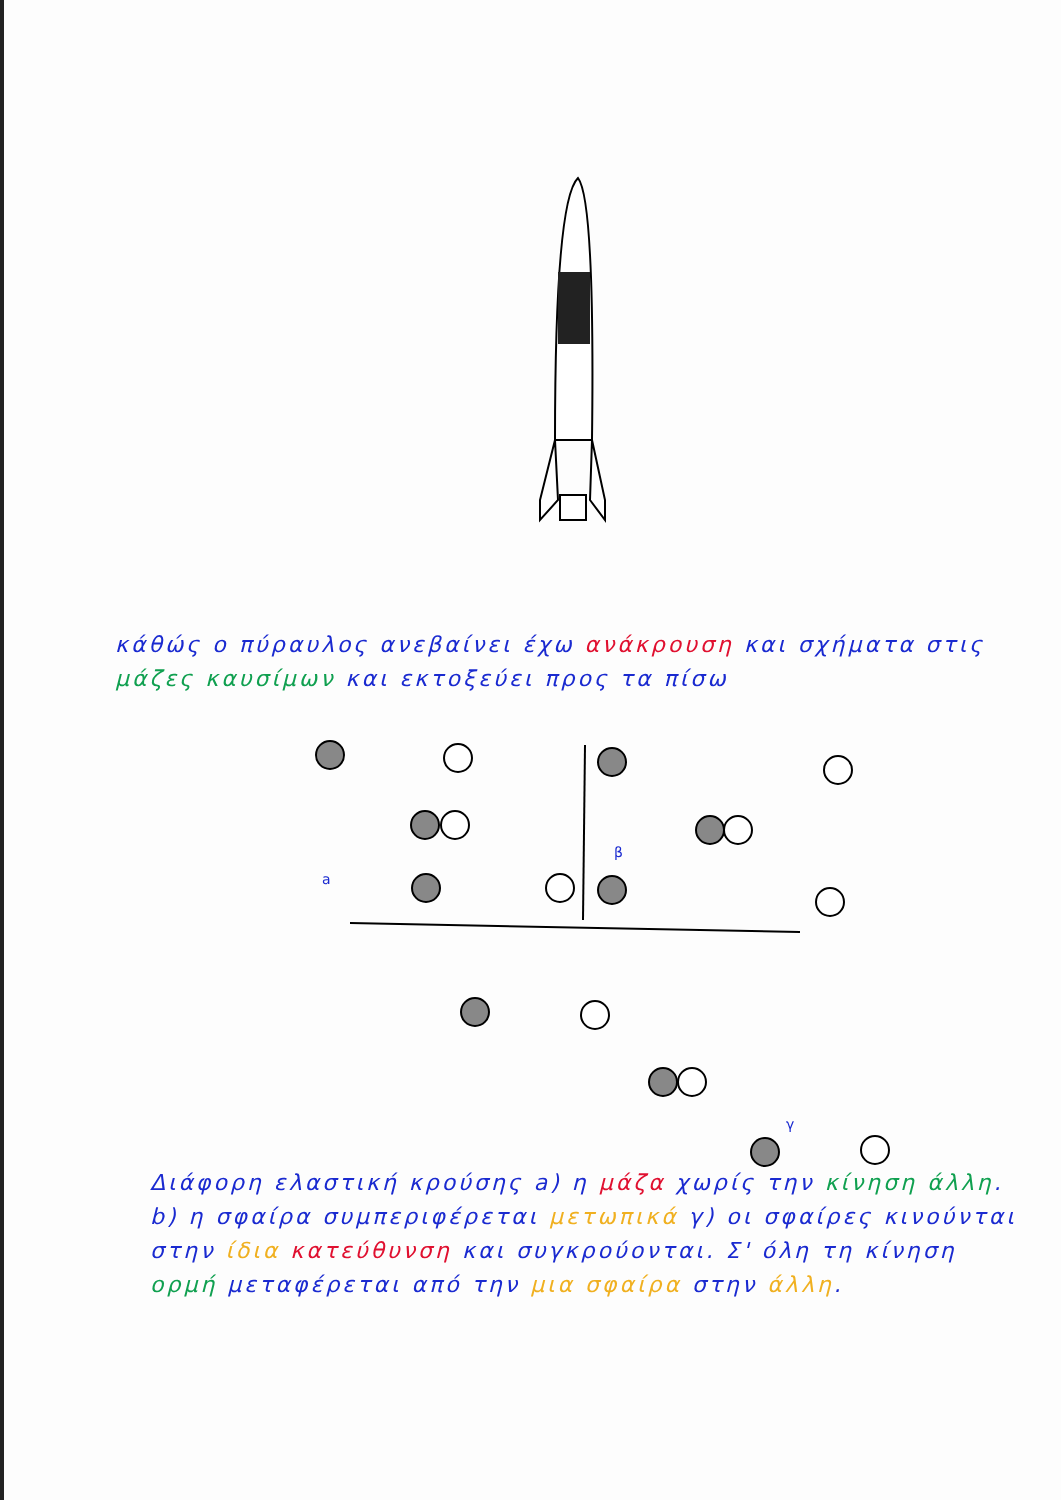κάθώς ο πύραυλος ανεβαίνει έχω ανάκρουση και σχήματα στις μάζες καυσίμων και εκτοξεύει προς τα πίσω
a
β
γ
Διάφορη ελαστική κρούσης a) η μάζα χωρίς την κίνηση άλλη. b) η σφαίρα συμπεριφέρεται μετωπικά γ) οι σφαίρες κινούνται στην ίδια κατεύθυνση και συγκρούονται. Σ' όλη τη κίνηση ορμή μεταφέρεται από την μια σφαίρα στην άλλη.